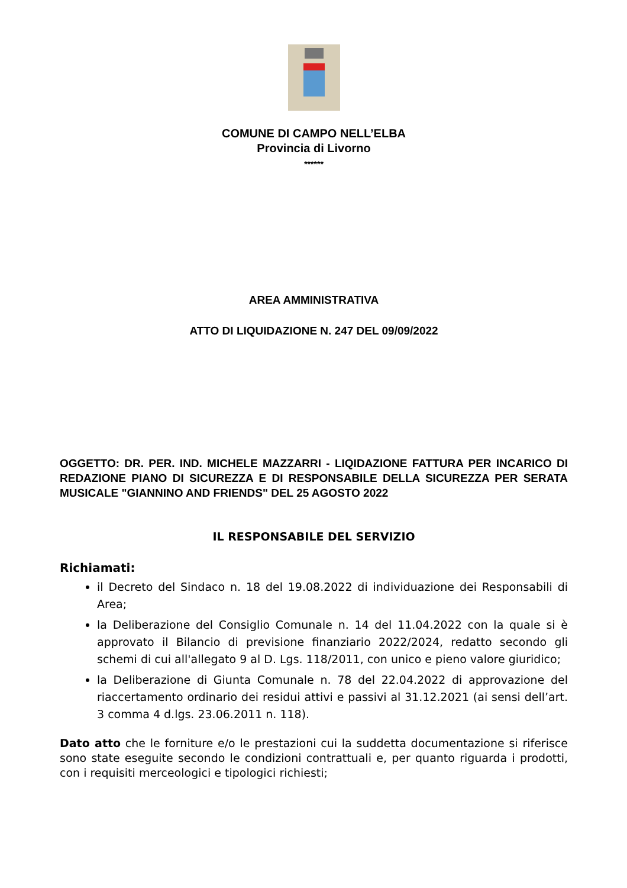COMUNE DI CAMPO NELL’ELBA
Provincia di Livorno
******
AREA AMMINISTRATIVA
ATTO DI LIQUIDAZIONE N. 247 DEL 09/09/2022
OGGETTO: DR. PER. IND. MICHELE MAZZARRI - LIQIDAZIONE FATTURA PER INCARICO DI REDAZIONE PIANO DI SICUREZZA E DI RESPONSABILE DELLA SICUREZZA PER SERATA MUSICALE "GIANNINO AND FRIENDS" DEL 25 AGOSTO 2022
IL RESPONSABILE DEL SERVIZIO
Richiamati:
il Decreto del Sindaco n. 18 del 19.08.2022 di individuazione dei Responsabili di Area;
la Deliberazione del Consiglio Comunale n. 14 del 11.04.2022 con la quale si è approvato il Bilancio di previsione finanziario 2022/2024, redatto secondo gli schemi di cui all'allegato 9 al D. Lgs. 118/2011, con unico e pieno valore giuridico;
la Deliberazione di Giunta Comunale n. 78 del 22.04.2022 di approvazione del riaccertamento ordinario dei residui attivi e passivi al 31.12.2021 (ai sensi dell’art. 3 comma 4 d.lgs. 23.06.2011 n. 118).
Dato atto che le forniture e/o le prestazioni cui la suddetta documentazione si riferisce sono state eseguite secondo le condizioni contrattuali e, per quanto riguarda i prodotti, con i requisiti merceologici e tipologici richiesti;